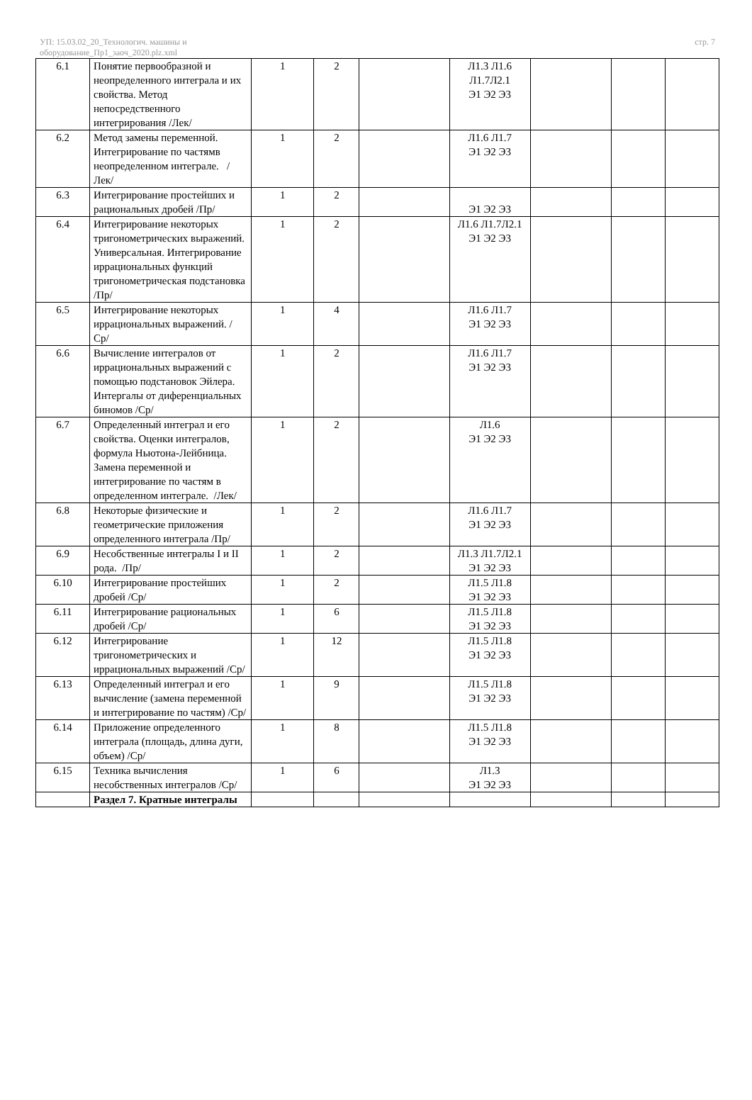УП: 15.03.02_20_Технологич. машины и
оборудование_Пр1_заоч_2020.plz.xml
стр. 7
| 6.1 | Понятие первообразной и неопределенного интеграла и их свойства. Метод непосредственного интегрирования /Лек/ | 1 | 2 | | Л1.3 Л1.6 Л1.7Л2.1 Э1 Э2 Э3 | | | |
| 6.2 | Метод замены переменной. Интегрирование по частямв неопределенном интеграле. /Лек/ | 1 | 2 | | Л1.6 Л1.7 Э1 Э2 Э3 | | | |
| 6.3 | Интегрирование простейших и рациональных дробей /Пр/ | 1 | 2 | | Э1 Э2 Э3 | | | |
| 6.4 | Интегрирование некоторых тригонометрических выражений. Универсальная. Интегрирование иррациональных функций тригонометрическая подстановка /Пр/ | 1 | 2 | | Л1.6 Л1.7Л2.1 Э1 Э2 Э3 | | | |
| 6.5 | Интегрирование некоторых иррациональных выражений. /Ср/ | 1 | 4 | | Л1.6 Л1.7 Э1 Э2 Э3 | | | |
| 6.6 | Вычисление интегралов от иррациональных выражений с помощью подстановок Эйлера. Интергалы от диференциальных биномов /Ср/ | 1 | 2 | | Л1.6 Л1.7 Э1 Э2 Э3 | | | |
| 6.7 | Определенный интеграл и его свойства. Оценки интегралов, формула Ньютона-Лейбница. Замена переменной и интегрирование по частям в определенном интеграле. /Лек/ | 1 | 2 | | Л1.6 Э1 Э2 Э3 | | | |
| 6.8 | Некоторые физические и геометрические приложения определенного интеграла /Пр/ | 1 | 2 | | Л1.6 Л1.7 Э1 Э2 Э3 | | | |
| 6.9 | Несобственные интегралы I и II рода. /Пр/ | 1 | 2 | | Л1.3 Л1.7Л2.1 Э1 Э2 Э3 | | | |
| 6.10 | Интегрирование простейших дробей /Ср/ | 1 | 2 | | Л1.5 Л1.8 Э1 Э2 Э3 | | | |
| 6.11 | Интегрирование рациональных дробей /Ср/ | 1 | 6 | | Л1.5 Л1.8 Э1 Э2 Э3 | | | |
| 6.12 | Интегрирование тригонометрических и иррациональных выражений /Ср/ | 1 | 12 | | Л1.5 Л1.8 Э1 Э2 Э3 | | | |
| 6.13 | Определенный интеграл и его вычисление (замена переменной и интегрирование по частям) /Ср/ | 1 | 9 | | Л1.5 Л1.8 Э1 Э2 Э3 | | | |
| 6.14 | Приложение определенного интеграла (площадь, длина дуги, объем) /Ср/ | 1 | 8 | | Л1.5 Л1.8 Э1 Э2 Э3 | | | |
| 6.15 | Техника вычисления несобственных интегралов /Ср/ | 1 | 6 | | Л1.3 Э1 Э2 Э3 | | | |
| | Раздел 7. Кратные интегралы | | | | | | | |